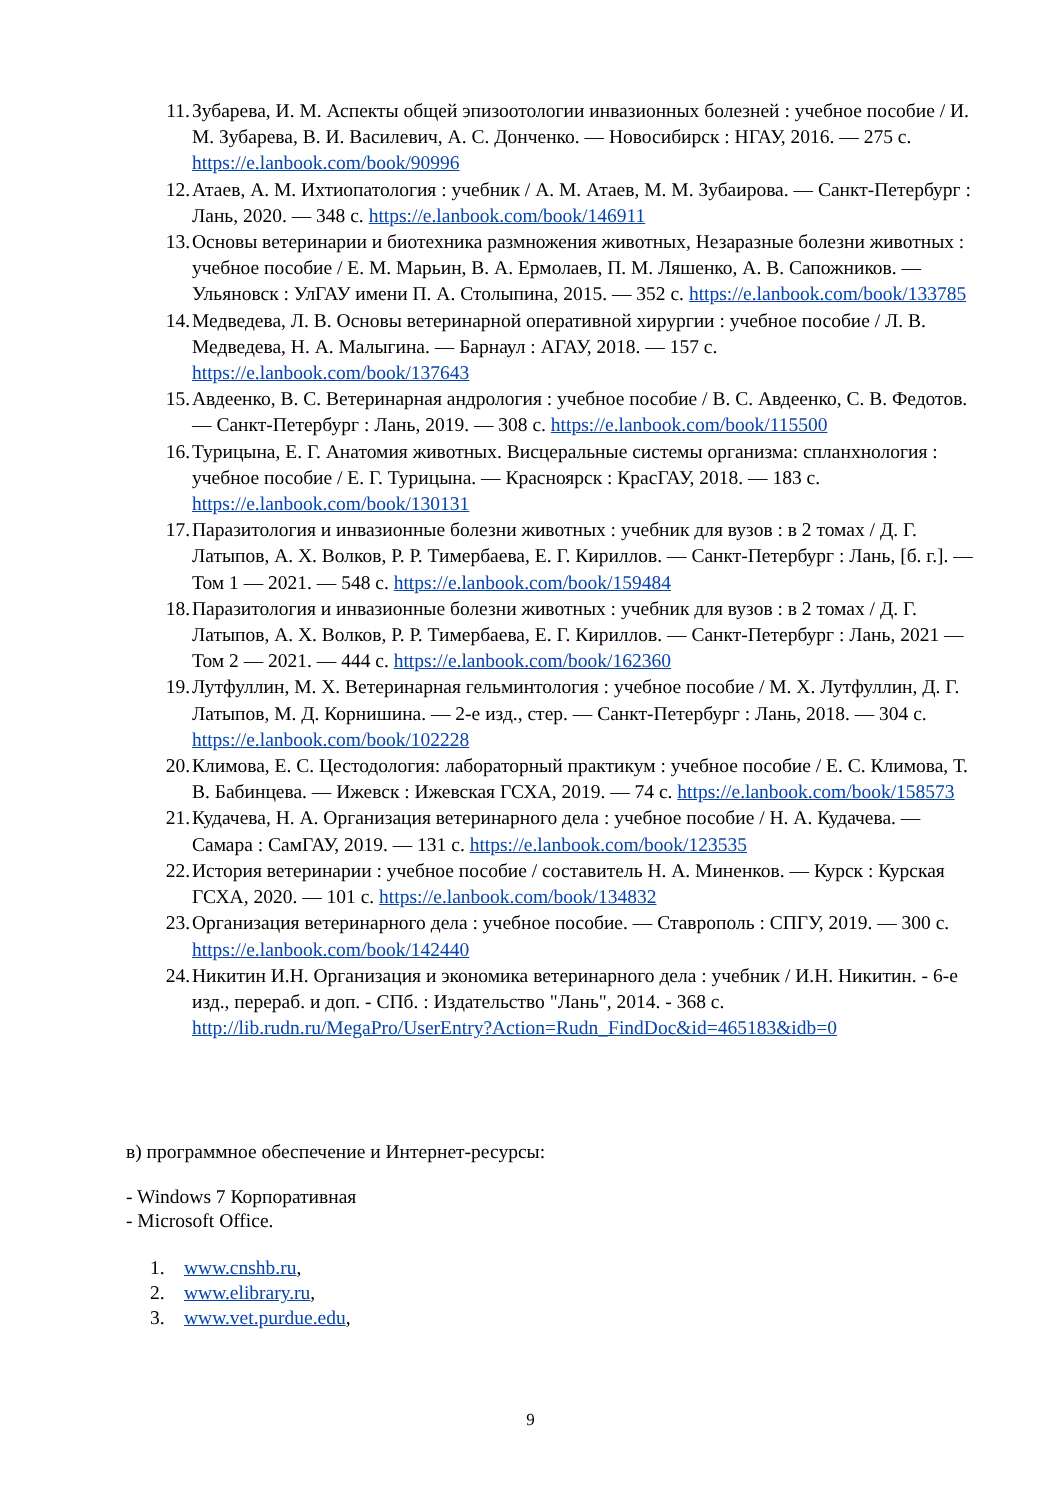11. Зубарева, И. М. Аспекты общей эпизоотологии инвазионных болезней : учебное пособие / И. М. Зубарева, В. И. Василевич, А. С. Донченко. — Новосибирск : НГАУ, 2016. — 275 с. https://e.lanbook.com/book/90996
12. Атаев, А. М. Ихтиопатология : учебник / А. М. Атаев, М. М. Зубаирова. — Санкт-Петербург : Лань, 2020. — 348 с. https://e.lanbook.com/book/146911
13. Основы ветеринарии и биотехника размножения животных, Незаразные болезни животных : учебное пособие / Е. М. Марьин, В. А. Ермолаев, П. М. Ляшенко, А. В. Сапожников. — Ульяновск : УлГАУ имени П. А. Столыпина, 2015. — 352 с. https://e.lanbook.com/book/133785
14. Медведева, Л. В. Основы ветеринарной оперативной хирургии : учебное пособие / Л. В. Медведева, Н. А. Малыгина. — Барнаул : АГАУ, 2018. — 157 с. https://e.lanbook.com/book/137643
15. Авдеенко, В. С. Ветеринарная андрология : учебное пособие / В. С. Авдеенко, С. В. Федотов. — Санкт-Петербург : Лань, 2019. — 308 с. https://e.lanbook.com/book/115500
16. Турицына, Е. Г. Анатомия животных. Висцеральные системы организма: спланхнология : учебное пособие / Е. Г. Турицына. — Красноярск : КрасГАУ, 2018. — 183 с. https://e.lanbook.com/book/130131
17. Паразитология и инвазионные болезни животных : учебник для вузов : в 2 томах / Д. Г. Латыпов, А. Х. Волков, Р. Р. Тимербаева, Е. Г. Кириллов. — Санкт-Петербург : Лань, [б. г.]. — Том 1 — 2021. — 548 с. https://e.lanbook.com/book/159484
18. Паразитология и инвазионные болезни животных : учебник для вузов : в 2 томах / Д. Г. Латыпов, А. Х. Волков, Р. Р. Тимербаева, Е. Г. Кириллов. — Санкт-Петербург : Лань, 2021 — Том 2 — 2021. — 444 с. https://e.lanbook.com/book/162360
19. Лутфуллин, М. Х. Ветеринарная гельминтология : учебное пособие / М. Х. Лутфуллин, Д. Г. Латыпов, М. Д. Корнишина. — 2-е изд., стер. — Санкт-Петербург : Лань, 2018. — 304 с. https://e.lanbook.com/book/102228
20. Климова, Е. С. Цестодология: лабораторный практикум : учебное пособие / Е. С. Климова, Т. В. Бабинцева. — Ижевск : Ижевская ГСХА, 2019. — 74 с. https://e.lanbook.com/book/158573
21. Кудачева, Н. А. Организация ветеринарного дела : учебное пособие / Н. А. Кудачева. — Самара : СамГАУ, 2019. — 131 с. https://e.lanbook.com/book/123535
22. История ветеринарии : учебное пособие / составитель Н. А. Миненков. — Курск : Курская ГСХА, 2020. — 101 с. https://e.lanbook.com/book/134832
23. Организация ветеринарного дела : учебное пособие. — Ставрополь : СПГУ, 2019. — 300 с. https://e.lanbook.com/book/142440
24. Никитин И.Н. Организация и экономика ветеринарного дела : учебник / И.Н. Никитин. - 6-е изд., перераб. и доп. - СПб. : Издательство "Лань", 2014. - 368 с. http://lib.rudn.ru/MegaPro/UserEntry?Action=Rudn_FindDoc&id=465183&idb=0
в) программное обеспечение и Интернет-ресурсы:
- Windows 7 Корпоративная
- Microsoft Office.
1. www.cnshb.ru,
2. www.elibrary.ru,
3. www.vet.purdue.edu,
9